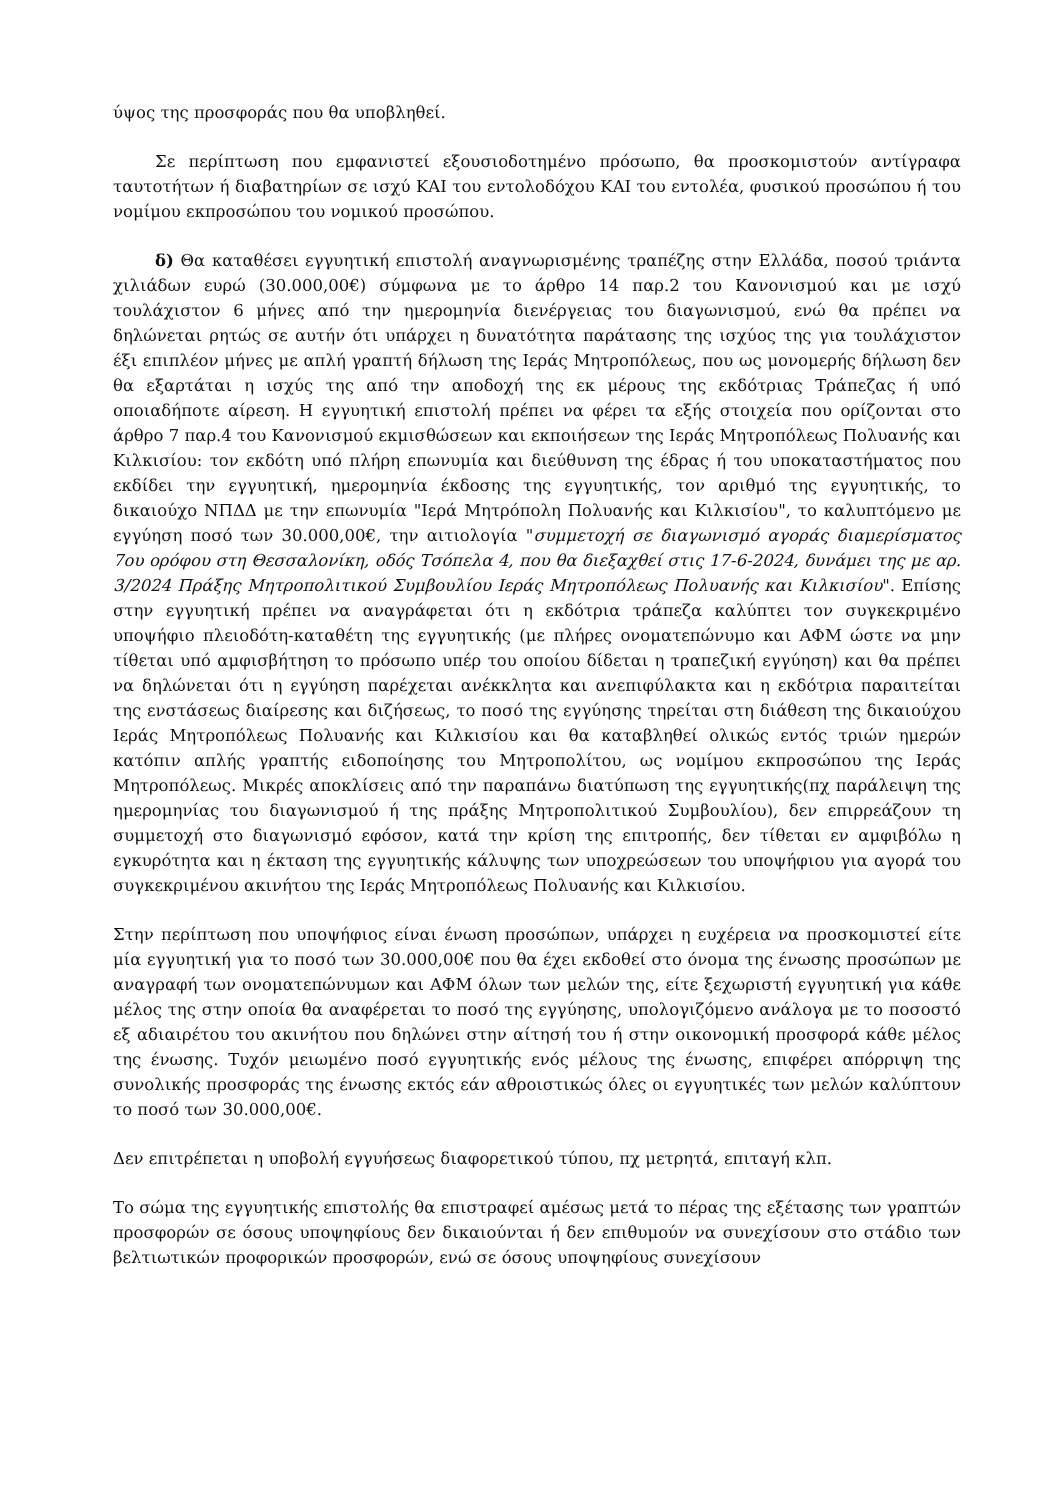ύψος της προσφοράς που θα υποβληθεί.
Σε περίπτωση που εμφανιστεί εξουσιοδοτημένο πρόσωπο, θα προσκομιστούν αντίγραφα ταυτοτήτων ή διαβατηρίων σε ισχύ ΚΑΙ του εντολοδόχου ΚΑΙ του εντολέα, φυσικού προσώπου ή του νομίμου εκπροσώπου του νομικού προσώπου.
δ) Θα καταθέσει εγγυητική επιστολή αναγνωρισμένης τραπέζης στην Ελλάδα, ποσού τριάντα χιλιάδων ευρώ (30.000,00€) σύμφωνα με το άρθρο 14 παρ.2 του Κανονισμού και με ισχύ τουλάχιστον 6 μήνες από την ημερομηνία διενέργειας του διαγωνισμού, ενώ θα πρέπει να δηλώνεται ρητώς σε αυτήν ότι υπάρχει η δυνατότητα παράτασης της ισχύος της για τουλάχιστον έξι επιπλέον μήνες με απλή γραπτή δήλωση της Ιεράς Μητροπόλεως, που ως μονομερής δήλωση δεν θα εξαρτάται η ισχύς της από την αποδοχή της εκ μέρους της εκδότριας Τράπεζας ή υπό οποιαδήποτε αίρεση. Η εγγυητική επιστολή πρέπει να φέρει τα εξής στοιχεία που ορίζονται στο άρθρο 7 παρ.4 του Κανονισμού εκμισθώσεων και εκποιήσεων της Ιεράς Μητροπόλεως Πολυανής και Κιλκισίου: τον εκδότη υπό πλήρη επωνυμία και διεύθυνση της έδρας ή του υποκαταστήματος που εκδίδει την εγγυητική, ημερομηνία έκδοσης της εγγυητικής, τον αριθμό της εγγυητικής, το δικαιούχο ΝΠΔΔ με την επωνυμία "Ιερά Μητρόπολη Πολυανής και Κιλκισίου", το καλυπτόμενο με εγγύηση ποσό των 30.000,00€, την αιτιολογία "συμμετοχή σε διαγωνισμό αγοράς διαμερίσματος 7ου ορόφου στη Θεσσαλονίκη, οδός Τσόπελα 4, που θα διεξαχθεί στις 17-6-2024, δυνάμει της με αρ. 3/2024 Πράξης Μητροπολιτικού Συμβουλίου Ιεράς Μητροπόλεως Πολυανής και Κιλκισίου". Επίσης στην εγγυητική πρέπει να αναγράφεται ότι η εκδότρια τράπεζα καλύπτει τον συγκεκριμένο υποψήφιο πλειοδότη-καταθέτη της εγγυητικής (με πλήρες ονοματεπώνυμο και ΑΦΜ ώστε να μην τίθεται υπό αμφισβήτηση το πρόσωπο υπέρ του οποίου δίδεται η τραπεζική εγγύηση) και θα πρέπει να δηλώνεται ότι η εγγύηση παρέχεται ανέκκλητα και ανεπιφύλακτα και η εκδότρια παραιτείται της ενστάσεως διαίρεσης και διζήσεως, το ποσό της εγγύησης τηρείται στη διάθεση της δικαιούχου Ιεράς Μητροπόλεως Πολυανής και Κιλκισίου και θα καταβληθεί ολικώς εντός τριών ημερών κατόπιν απλής γραπτής ειδοποίησης του Μητροπολίτου, ως νομίμου εκπροσώπου της Ιεράς Μητροπόλεως. Μικρές αποκλίσεις από την παραπάνω διατύπωση της εγγυητικής(πχ παράλειψη της ημερομηνίας του διαγωνισμού ή της πράξης Μητροπολιτικού Συμβουλίου), δεν επιρρεάζουν τη συμμετοχή στο διαγωνισμό εφόσον, κατά την κρίση της επιτροπής, δεν τίθεται εν αμφιβόλω η εγκυρότητα και η έκταση της εγγυητικής κάλυψης των υποχρεώσεων του υποψήφιου για αγορά του συγκεκριμένου ακινήτου της Ιεράς Μητροπόλεως Πολυανής και Κιλκισίου.
Στην περίπτωση που υποψήφιος είναι ένωση προσώπων, υπάρχει η ευχέρεια να προσκομιστεί είτε μία εγγυητική για το ποσό των 30.000,00€ που θα έχει εκδοθεί στο όνομα της ένωσης προσώπων με αναγραφή των ονοματεπώνυμων και ΑΦΜ όλων των μελών της, είτε ξεχωριστή εγγυητική για κάθε μέλος της στην οποία θα αναφέρεται το ποσό της εγγύησης, υπολογιζόμενο ανάλογα με το ποσοστό εξ αδιαιρέτου του ακινήτου που δηλώνει στην αίτησή του ή στην οικονομική προσφορά κάθε μέλος της ένωσης. Τυχόν μειωμένο ποσό εγγυητικής ενός μέλους της ένωσης, επιφέρει απόρριψη της συνολικής προσφοράς της ένωσης εκτός εάν αθροιστικώς όλες οι εγγυητικές των μελών καλύπτουν το ποσό των 30.000,00€.
Δεν επιτρέπεται η υποβολή εγγυήσεως διαφορετικού τύπου, πχ μετρητά, επιταγή κλπ.
Το σώμα της εγγυητικής επιστολής θα επιστραφεί αμέσως μετά το πέρας της εξέτασης των γραπτών προσφορών σε όσους υποψηφίους δεν δικαιούνται ή δεν επιθυμούν να συνεχίσουν στο στάδιο των βελτιωτικών προφορικών προσφορών, ενώ σε όσους υποψηφίους συνεχίσουν